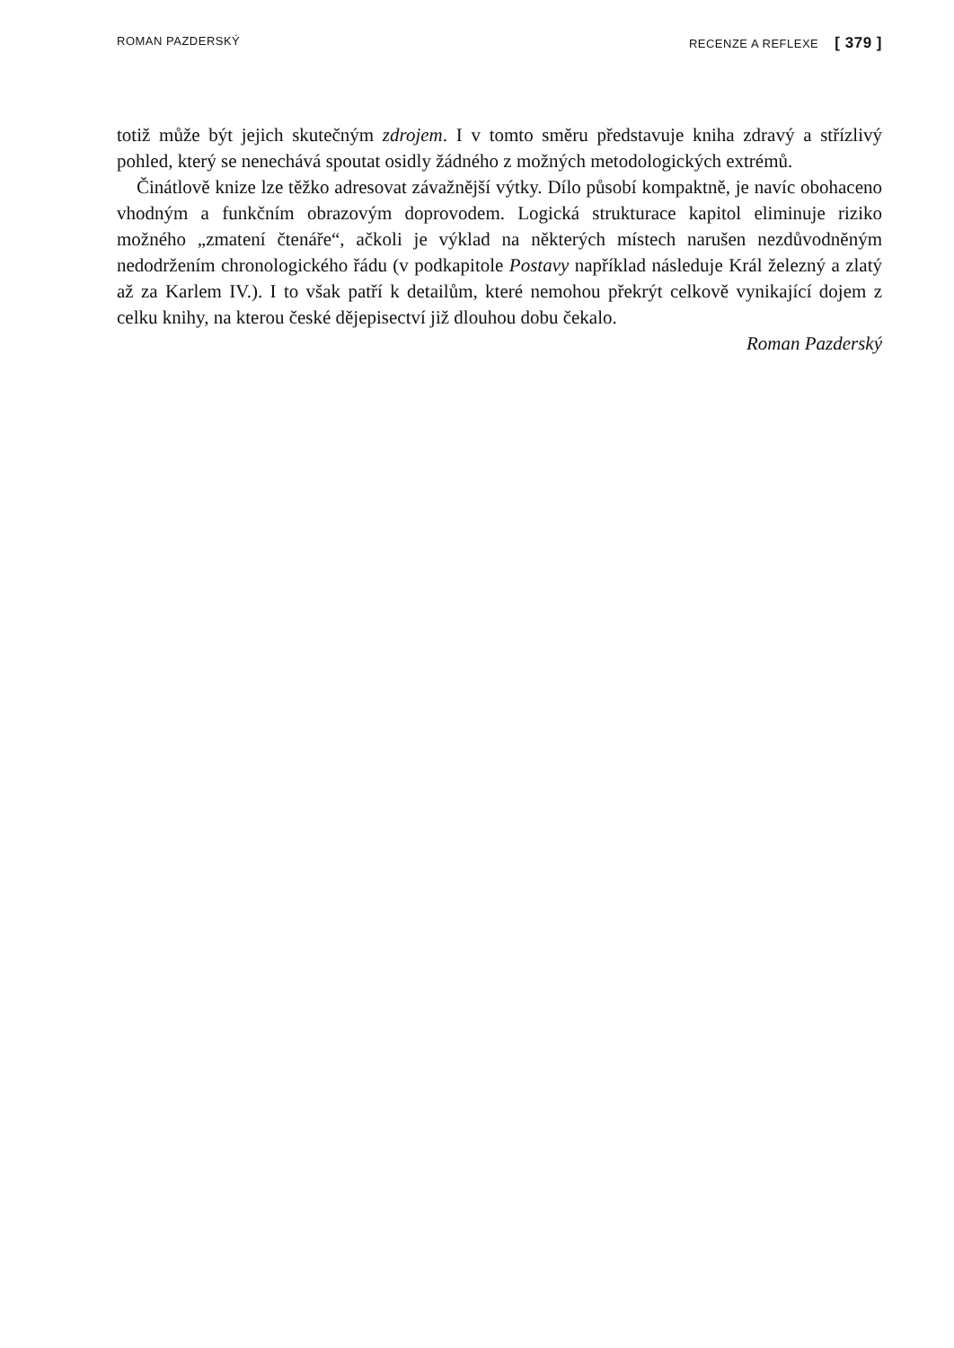ROMAN PAZDERSKÝ RECENZE A REFLEXE [ 379 ]
totiž může být jejich skutečným zdrojem. I v tomto směru představuje kniha zdravý a střízlivý pohled, který se nenechává spoutat osidly žádného z možných metodologických extrémů.
Činátlově knize lze těžko adresovat závažnější výtky. Dílo působí kompaktně, je navíc obohaceno vhodným a funkčním obrazovým doprovodem. Logická strukturace kapitol eliminuje riziko možného „zmatení čtenáře“, ačkoli je výklad na některých místech narušen nezdůvodněným nedodržením chronologického řádu (v podkapitole Postavy například následuje Král železný a zlatý až za Karlem IV.). I to však patří k detailům, které nemohou překrýt celkově vynikající dojem z celku knihy, na kterou české dějepisectví již dlouhou dobu čekalo.
Roman Pazderský